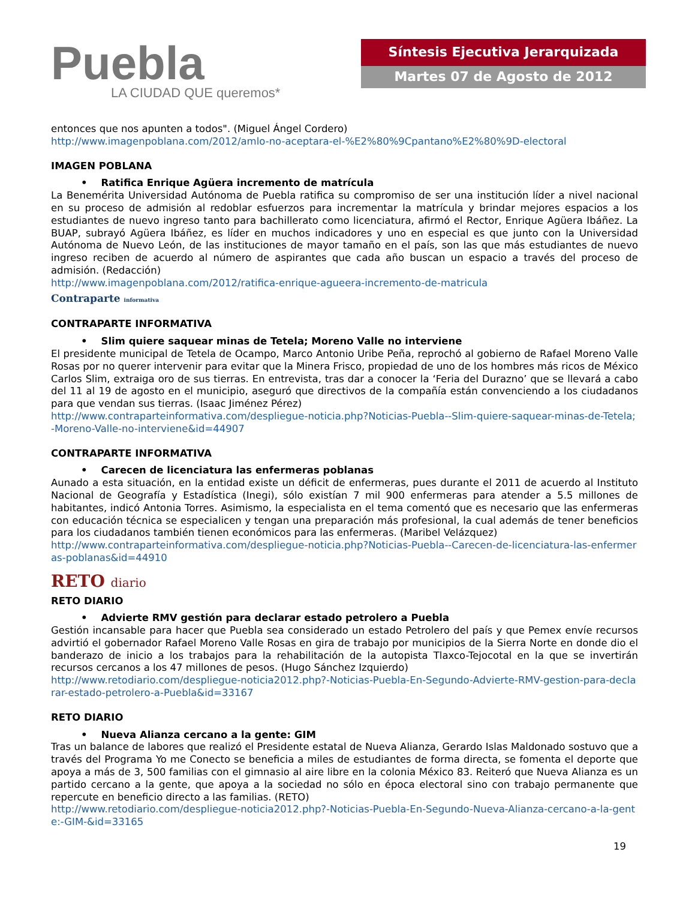Puebla
LA CIUDAD QUE queremos*
Síntesis Ejecutiva Jerarquizada
Martes 07 de Agosto de 2012
entonces que nos apunten a todos". (Miguel Ángel Cordero)
http://www.imagenpoblana.com/2012/amlo-no-aceptara-el-%E2%80%9Cpantano%E2%80%9D-electoral
IMAGEN POBLANA
• Ratifica Enrique Agüera incremento de matrícula
La Benemérita Universidad Autónoma de Puebla ratifica su compromiso de ser una institución líder a nivel nacional en su proceso de admisión al redoblar esfuerzos para incrementar la matrícula y brindar mejores espacios a los estudiantes de nuevo ingreso tanto para bachillerato como licenciatura, afirmó el Rector, Enrique Agüera Ibáñez. La BUAP, subrayó Agüera Ibáñez, es líder en muchos indicadores y uno en especial es que junto con la Universidad Autónoma de Nuevo León, de las instituciones de mayor tamaño en el país, son las que más estudiantes de nuevo ingreso reciben de acuerdo al número de aspirantes que cada año buscan un espacio a través del proceso de admisión. (Redacción)
http://www.imagenpoblana.com/2012/ratifica-enrique-agueera-incremento-de-matricula
Contraparte informativa
CONTRAPARTE INFORMATIVA
• Slim quiere saquear minas de Tetela; Moreno Valle no interviene
El presidente municipal de Tetela de Ocampo, Marco Antonio Uribe Peña, reprochó al gobierno de Rafael Moreno Valle Rosas por no querer intervenir para evitar que la Minera Frisco, propiedad de uno de los hombres más ricos de México Carlos Slim, extraiga oro de sus tierras. En entrevista, tras dar a conocer la ‘Feria del Durazno’ que se llevará a cabo del 11 al 19 de agosto en el municipio, aseguró que directivos de la compañía están convenciendo a los ciudadanos para que vendan sus tierras. (Isaac Jiménez Pérez)
http://www.contraparteinformativa.com/despliegue-noticia.php?Noticias-Puebla--Slim-quiere-saquear-minas-de-Tetela;-Moreno-Valle-no-interviene&id=44907
CONTRAPARTE INFORMATIVA
• Carecen de licenciatura las enfermeras poblanas
Aunado a esta situación, en la entidad existe un déficit de enfermeras, pues durante el 2011 de acuerdo al Instituto Nacional de Geografía y Estadística (Inegi), sólo existían 7 mil 900 enfermeras para atender a 5.5 millones de habitantes, indicó Antonia Torres. Asimismo, la especialista en el tema comentó que es necesario que las enfermeras con educación técnica se especialicen y tengan una preparación más profesional, la cual además de tener beneficios para los ciudadanos también tienen económicos para las enfermeras. (Maribel Velázquez)
http://www.contraparteinformativa.com/despliegue-noticia.php?Noticias-Puebla--Carecen-de-licenciatura-las-enfermeras-poblanas&id=44910
RETO diario
RETO DIARIO
• Advierte RMV gestión para declarar estado petrolero a Puebla
Gestión incansable para hacer que Puebla sea considerado un estado Petrolero del país y que Pemex envíe recursos advirtió el gobernador Rafael Moreno Valle Rosas en gira de trabajo por municipios de la Sierra Norte en donde dio el banderazo de inicio a los trabajos para la rehabilitación de la autopista Tlaxco-Tejocotal en la que se invertirán recursos cercanos a los 47 millones de pesos. (Hugo Sánchez Izquierdo)
http://www.retodiario.com/despliegue-noticia2012.php?-Noticias-Puebla-En-Segundo-Advierte-RMV-gestion-para-declarar-estado-petrolero-a-Puebla&id=33167
RETO DIARIO
• Nueva Alianza cercano a la gente: GIM
Tras un balance de labores que realizó el Presidente estatal de Nueva Alianza, Gerardo Islas Maldonado sostuvo que a través del Programa Yo me Conecto se beneficia a miles de estudiantes de forma directa, se fomenta el deporte que apoya a más de 3, 500 familias con el gimnasio al aire libre en la colonia México 83. Reiteró que Nueva Alianza es un partido cercano a la gente, que apoya a la sociedad no sólo en época electoral sino con trabajo permanente que repercute en beneficio directo a las familias. (RETO)
http://www.retodiario.com/despliegue-noticia2012.php?-Noticias-Puebla-En-Segundo-Nueva-Alianza-cercano-a-la-gente:-GIM-&id=33165
19